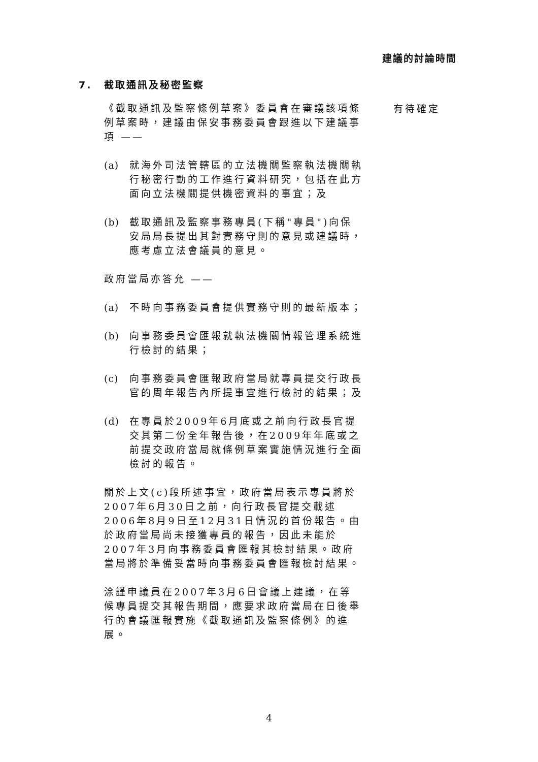建議的討論時間
7. 截取通訊及秘密監察
《截取通訊及監察條例草案》委員會在審議該項條例草案時，建議由保安事務委員會跟進以下建議事項 ——
(a) 就海外司法管轄區的立法機關監察執法機關執行秘密行動的工作進行資料研究，包括在此方面向立法機關提供機密資料的事宜；及
(b) 截取通訊及監察事務專員(下稱"專員")向保安局局長提出其對實務守則的意見或建議時，應考慮立法會議員的意見。
政府當局亦答允 ——
(a) 不時向事務委員會提供實務守則的最新版本；
(b) 向事務委員會匯報就執法機關情報管理系統進行檢討的結果；
(c) 向事務委員會匯報政府當局就專員提交行政長官的周年報告內所提事宜進行檢討的結果；及
(d) 在專員於2009年6月底或之前向行政長官提交其第二份全年報告後，在2009年年底或之前提交政府當局就條例草案實施情況進行全面檢討的報告。
關於上文(c)段所述事宜，政府當局表示專員將於2007年6月30日之前，向行政長官提交載述2006年8月9日至12月31日情況的首份報告。由於政府當局尚未接獲專員的報告，因此未能於2007年3月向事務委員會匯報其檢討結果。政府當局將於準備妥當時向事務委員會匯報檢討結果。
涂謹申議員在2007年3月6日會議上建議，在等候專員提交其報告期間，應要求政府當局在日後舉行的會議匯報實施《截取通訊及監察條例》的進展。
有待確定
4